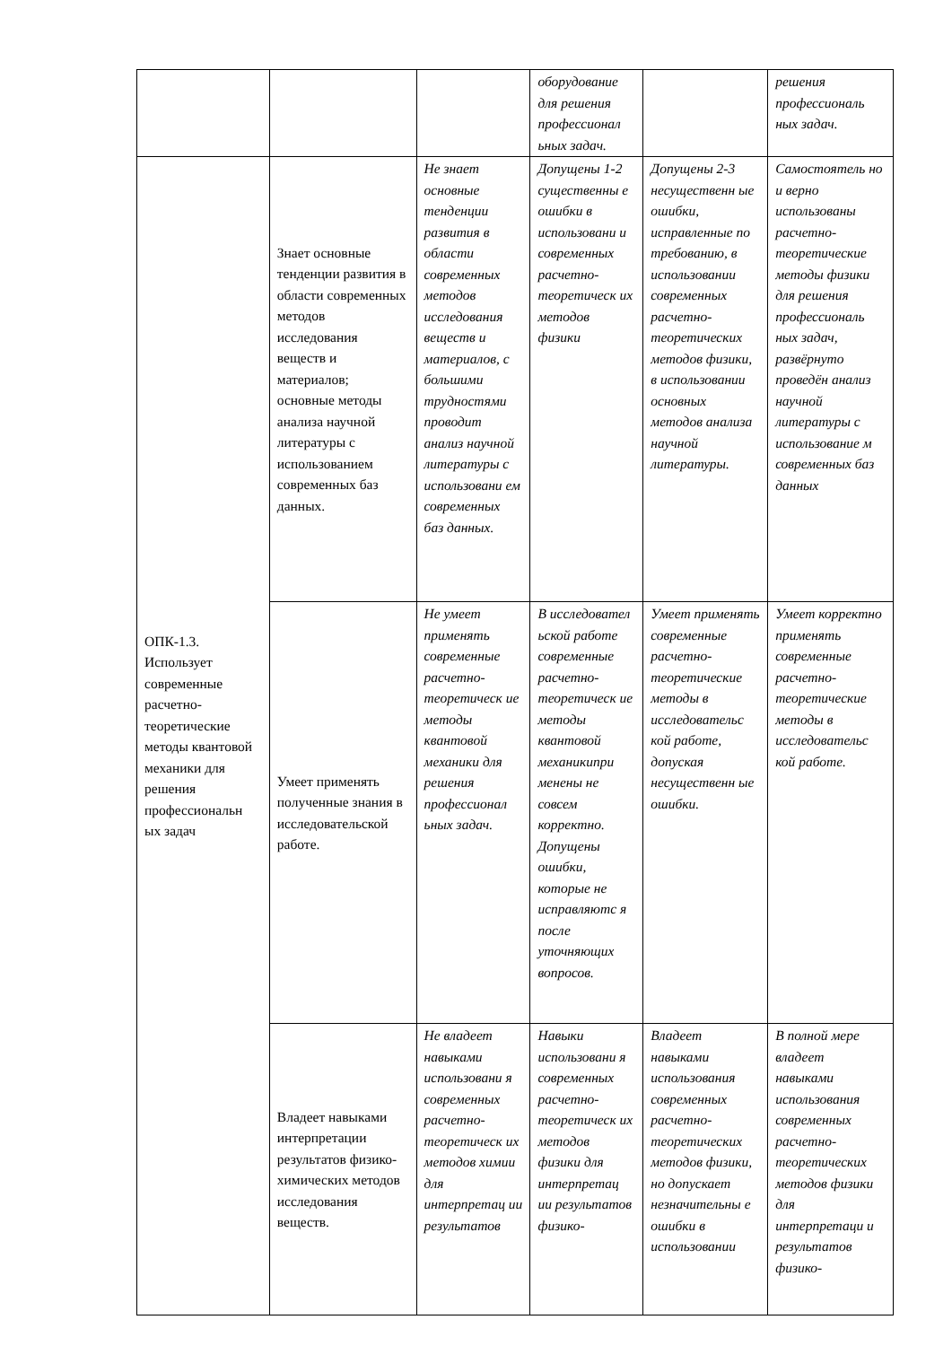| | | | оборудование для решения профессионал ьных задач. | | решения профессиональ ных задач. |
| ОПК-1.3. Использует современные расчетно-теоретические методы квантовой механики для решения профессиональн ых задач | Знает основные тенденции развития в области современных методов исследования веществ и материалов; основные методы анализа научной литературы с использованием современных баз данных. | Не знает основные тенденции развития в области современных методов исследования веществ и материалов, с большими трудностями проводит анализ научной литературы с использовани ем современных баз данных. | Допущены 1-2 существенны е ошибки в использовани и современных расчетно-теоретическ их методов физики | Допущены 2-3 несущественн ые ошибки, исправленные по требованию, в использовании современных расчетно-теоретических методов физики, в использовании основных методов анализа научной литературы. | Самостоятель но и верно использованы расчетно-теоретические методы физики для решения профессиональ ных задач, развёрнуто проведён анализ научной литературы с использование м современных баз данных |
| | Умеет применять полученные знания в исследовательской работе. | Не умеет применять современные расчетно-теоретическ ие методы квантовой механики для решения профессионал ьных задач. | В исследовател ьской работе современные расчетно-теоретическ ие методы квантовой механикипри менены не совсем корректно. Допущены ошибки, которые не исправляютс я после уточняющих вопросов. | Умеет применять современные расчетно-теоретические методы в исследовательс кой работе, допуская несущественн ые ошибки. | Умеет корректно применять современные расчетно-теоретические методы в исследовательс кой работе. |
| | Владеет навыками интерпретации результатов физико-химических методов исследования веществ. | Не владеет навыками использовани я современных расчетно-теоретическ их методов химии для интерпретац ии результатов | Навыки использовани я современных расчетно-теоретическ их методов физики для интерпретац ии результатов физико- | Владеет навыками использования современных расчетно-теоретических методов физики, но допускает незначительны е ошибки в использовании | В полной мере владеет навыками использования современных расчетно-теоретических методов физики для интерпретаци и результатов физико- |